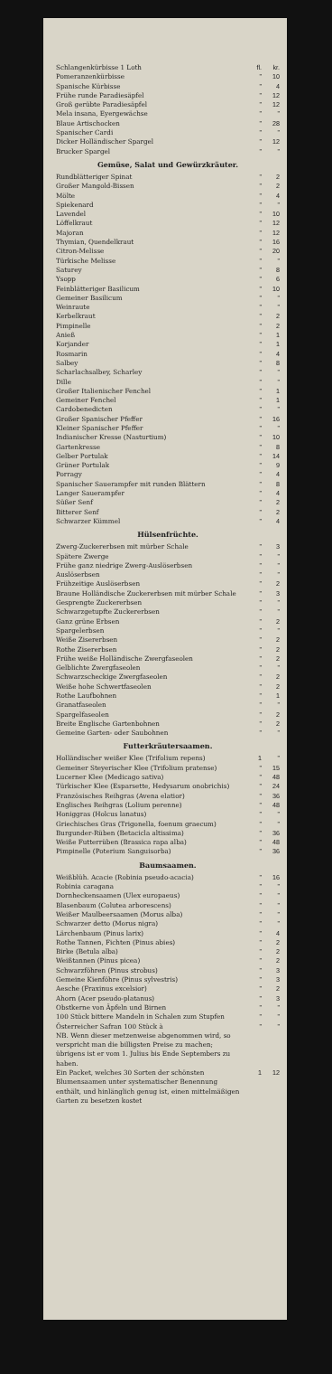| Schlangenkürbisse 1 Loth | fl. | kr. |
| Pomeranzenkürbisse | " | 10 |
| Spanische Kürbisse | " | 4 |
| Frühe runde Paradiesäpfel | " | 12 |
| Groß gerübte Paradiesäpfel | " | 12 |
| Mela insana, Eyergewächse | " | " |
| Blaue Artischocken | " | 28 |
| Spanischer Cardi | " | " |
| Dicker Holländischer Spargel | " | 12 |
| Brucker Spargel | " | " |
Gemüse, Salat und Gewürzkräuter.
| Rundblätteriger Spinat | " | 2 |
| Großer Mangold-Bissen | " | 2 |
| Mölte | " | 4 |
| Spiekenard | " | " |
| Lavendel | " | 10 |
| Löffelkraut | " | 12 |
| Majoran | " | 12 |
| Thymian, Quendelkraut | " | 16 |
| Citron-Melisse | " | 20 |
| Türkische Melisse | " | " |
| Saturey | " | 8 |
| Ysopp | " | 6 |
| Feinblätteriger Basilicum | " | 10 |
| Gemeiner Basilicum | " | " |
| Weinraute | " | " |
| Kerbelkraut | " | 2 |
| Pimpinelle | " | 2 |
| Anieß | " | 1 |
| Korjander | " | 1 |
| Rosmarin | " | 4 |
| Salbey | " | 8 |
| Scharlachsalbey, Scharley | " | " |
| Dille | " | " |
| Großer Italienischer Fenchel | " | 1 |
| Gemeiner Fenchel | " | 1 |
| Cardobenedicten | " | " |
| Großer Spanischer Pfeffer | " | 16 |
| Kleiner Spanischer Pfeffer | " | " |
| Indianischer Kresse (Nasturtium) | " | 10 |
| Gartenkresse | " | 8 |
| Gelber Portulak | " | 14 |
| Grüner Portulak | " | 9 |
| Porragy | " | 4 |
| Spanischer Sauerampfer mit runden Blättern | " | 8 |
| Langer Sauerampfer | " | 4 |
| Süßer Senf | " | 2 |
| Bitterer Senf | " | 2 |
| Schwarzer Kümmel | " | 4 |
Hülsenfrüchte.
| Zwerg-Zuckererbsen mit mürber Schale | " | 3 |
| Spätere Zwerge | " | " |
| Frühe ganz niedrige Zwerg-Auslöserbsen | " | " |
| Auslöserbsen | " | " |
| Frühzeitige Auslöserbsen | " | 2 |
| Braune Holländische Zuckererbsen mit mürber Schale | " | 3 |
| Gesprengte Zuckererbsen | " | " |
| Schwarzgetupfte Zuckererbsen | " | " |
| Ganz grüne Erbsen | " | 2 |
| Spargelerbsen | " | " |
| Weiße Zisererbsen | " | 2 |
| Rothe Zisererbsen | " | 2 |
| Frühe weiße Holländische Zwergfaseolen | " | 2 |
| Gelblichte Zwergfaseolen | " | " |
| Schwarzscheckige Zwergfaseolen | " | 2 |
| Weiße hohe Schwertfaseolen | " | 2 |
| Rothe Laufbohnen | " | 1 |
| Granatfaseolen | " | " |
| Spargelfaseolen | " | 2 |
| Breite Englische Gartenbohnen | " | 2 |
| Gemeine Garten- oder Saubohnen | " | " |
Futterkräutersaamen.
| Holländischer weißer Klee (Trifolium repens) | 1 | " |
| Gemeiner Steyerischer Klee (Trifolium pratense) | " | 15 |
| Lucerner Klee (Medicago sativa) | " | 48 |
| Türkischer Klee (Esparsette, Hedysarum onobrichis) | " | 24 |
| Französisches Reihgras (Avena elatior) | " | 36 |
| Englisches Reihgras (Lolium perenne) | " | 48 |
| Honiggras (Holcus lanatus) | " | " |
| Griechisches Gras (Trigonella, foenum graecum) | " | " |
| Burgunder-Rüben (Betacicla altissima) | " | 36 |
| Weiße Futterrüben (Brassica rapa alba) | " | 48 |
| Pimpinelle (Poterium Sanguisorba) | " | 36 |
Baumsaamen.
| Weißblüh. Acacie (Robinia pseudo-acacia) | " | 16 |
| Robinia caragana | " | " |
| Dornheckensaamen (Ulex europaeus) | " | " |
| Blasenbaum (Colutea arborescens) | " | " |
| Weißer Maulbeersaamen (Morus alba) | " | " |
| Schwarzer detto (Morus nigra) | " | " |
| Lärchenbaum (Pinus larix) | " | 4 |
| Rothe Tannen, Fichten (Pinus abies) | " | 2 |
| Birke (Betula alba) | " | 2 |
| Weißtannen (Pinus picea) | " | 2 |
| Schwarzföhren (Pinus strobus) | " | 3 |
| Gemeine Kienföhre (Pinus sylvestris) | " | 3 |
| Aesche (Fraxinus excelsior) | " | 2 |
| Ahorn (Acer pseudo-platanus) | " | 3 |
| Obstkerne von Äpfeln und Birnen | " | " |
| 100 Stück bittere Mandeln in Schalen zum Stupfen | " | " |
| Österreicher Safran 100 Stück à | " | " |
| NB. Wenn dieser metzenweise abgenommen wird, so verspricht man die billigsten Preise zu machen; übrigens ist er vom 1. Julius bis Ende Septembers zu haben. | | |
| Ein Packet, welches 30 Sorten der schönsten Blumensaamen unter systematischer Benennung enthält, und hinlänglich genug ist, einen mittelmäßigen Garten zu besetzen kostet | 1 | 12 |